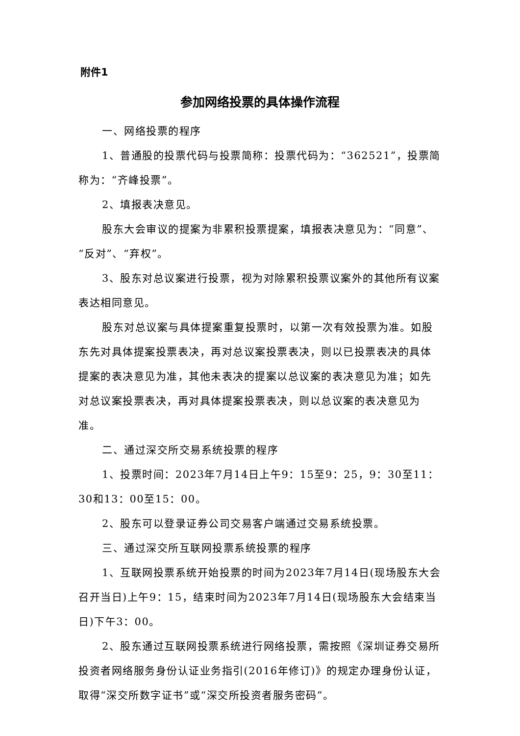附件1
参加网络投票的具体操作流程
一、网络投票的程序
1、普通股的投票代码与投票简称：投票代码为：“362521”，投票简称为：“齐峰投票”。
2、填报表决意见。
股东大会审议的提案为非累积投票提案，填报表决意见为：“同意”、“反对”、“弃权”。
3、股东对总议案进行投票，视为对除累积投票议案外的其他所有议案表达相同意见。
股东对总议案与具体提案重复投票时，以第一次有效投票为准。如股东先对具体提案投票表决，再对总议案投票表决，则以已投票表决的具体提案的表决意见为准，其他未表决的提案以总议案的表决意见为准；如先对总议案投票表决，再对具体提案投票表决，则以总议案的表决意见为准。
二、通过深交所交易系统投票的程序
1、投票时间：2023年7月14日上午9：15至9：25，9：30至11：30和13：00至15：00。
2、股东可以登录证券公司交易客户端通过交易系统投票。
三、通过深交所互联网投票系统投票的程序
1、互联网投票系统开始投票的时间为2023年7月14日(现场股东大会召开当日)上午9：15，结束时间为2023年7月14日(现场股东大会结束当日)下午3：00。
2、股东通过互联网投票系统进行网络投票，需按照《深圳证券交易所投资者网络服务身份认证业务指引(2016年修订)》的规定办理身份认证，取得“深交所数字证书”或“深交所投资者服务密码”。